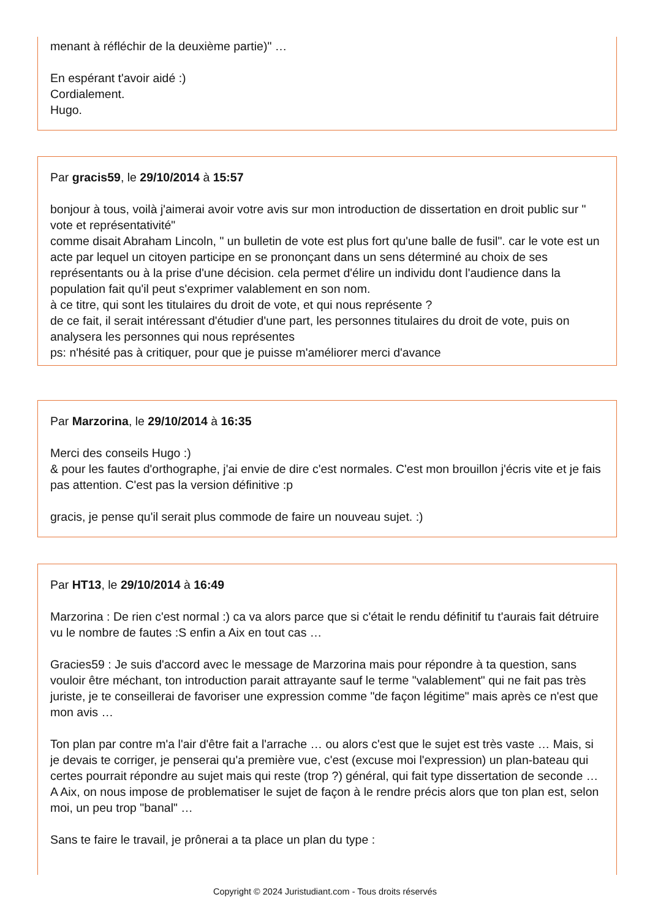menant à réfléchir de la deuxième partie)" …
En espérant t'avoir aidé :)
Cordialement.
Hugo.
Par gracis59, le 29/10/2014 à 15:57
bonjour à tous, voilà j'aimerai avoir votre avis sur mon introduction de dissertation en droit public sur " vote et représentativité"
comme disait Abraham Lincoln, " un bulletin de vote est plus fort qu'une balle de fusil". car le vote est un acte par lequel un citoyen participe en se prononçant dans un sens déterminé au choix de ses représentants ou à la prise d'une décision. cela permet d'élire un individu dont l'audience dans la population fait qu'il peut s'exprimer valablement en son nom.
à ce titre, qui sont les titulaires du droit de vote, et qui nous représente ?
de ce fait, il serait intéressant d'étudier d'une part, les personnes titulaires du droit de vote, puis on analysera les personnes qui nous représentes
ps: n'hésité pas à critiquer, pour que je puisse m'améliorer merci d'avance
Par Marzorina, le 29/10/2014 à 16:35
Merci des conseils Hugo :)
& pour les fautes d'orthographe, j'ai envie de dire c'est normales. C'est mon brouillon j'écris vite et je fais pas attention. C'est pas la version définitive :p
gracis, je pense qu'il serait plus commode de faire un nouveau sujet. :)
Par HT13, le 29/10/2014 à 16:49
Marzorina : De rien c'est normal :) ca va alors parce que si c'était le rendu définitif tu t'aurais fait détruire vu le nombre de fautes :S enfin a Aix en tout cas …
Gracies59 : Je suis d'accord avec le message de Marzorina mais pour répondre à ta question, sans vouloir être méchant, ton introduction parait attrayante sauf le terme "valablement" qui ne fait pas très juriste, je te conseillerai de favoriser une expression comme "de façon légitime" mais après ce n'est que mon avis …
Ton plan par contre m'a l'air d'être fait a l'arrache … ou alors c'est que le sujet est très vaste … Mais, si je devais te corriger, je penserai qu'a première vue, c'est (excuse moi l'expression) un plan-bateau qui certes pourrait répondre au sujet mais qui reste (trop ?) général, qui fait type dissertation de seconde … A Aix, on nous impose de problematiser le sujet de façon à le rendre précis alors que ton plan est, selon moi, un peu trop "banal" …
Sans te faire le travail, je prônerai a ta place un plan du type :
Copyright © 2024 Juristudiant.com - Tous droits réservés